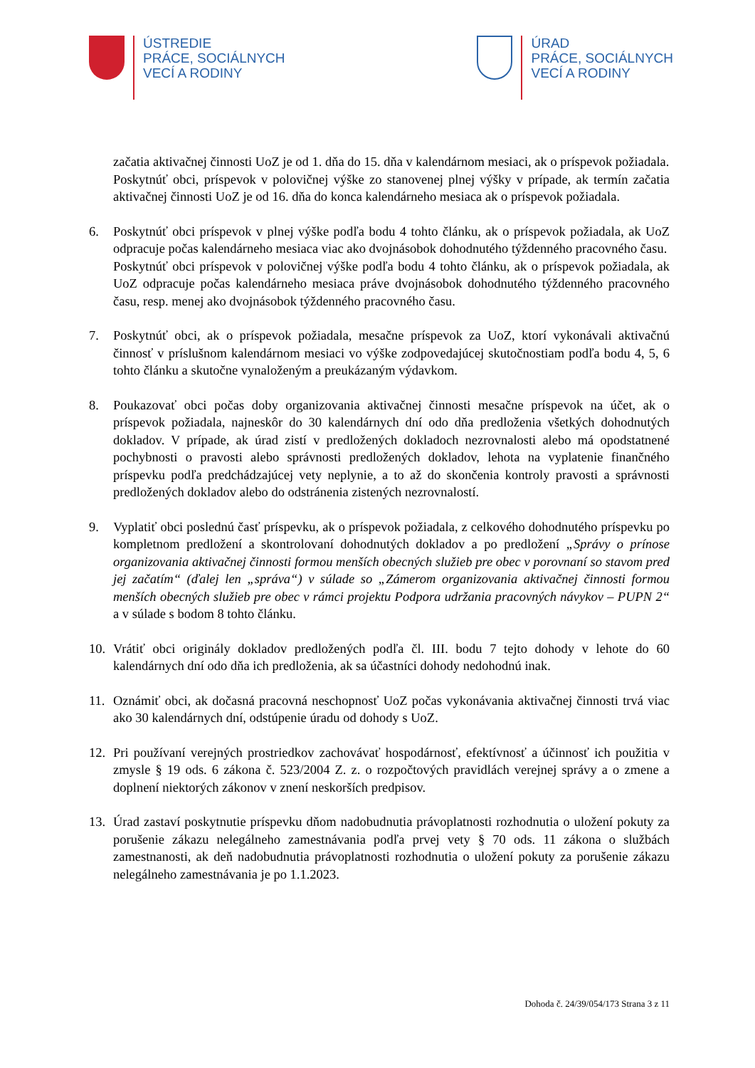ÚSTREDIE
PRÁCE, SOCIÁLNYCH
VECÍ A RODINY
ÚRAD
PRÁCE, SOCIÁLNYCH
VECÍ A RODINY
začatia aktivačnej činnosti UoZ je od 1. dňa do 15. dňa v kalendárnom mesiaci, ak o príspevok požiadala.
Poskytnúť obci, príspevok v polovičnej výške zo stanovenej plnej výšky v prípade, ak termín začatia aktivačnej činnosti UoZ je od 16. dňa do konca kalendárneho mesiaca ak o príspevok požiadala.
6. Poskytnúť obci príspevok v plnej výške podľa bodu 4 tohto článku, ak o príspevok požiadala, ak UoZ odpracuje počas kalendárneho mesiaca viac ako dvojnásobok dohodnutého týždenného pracovného času.
Poskytnúť obci príspevok v polovičnej výške podľa bodu 4 tohto článku, ak o príspevok požiadala, ak UoZ odpracuje počas kalendárneho mesiaca práve dvojnásobok dohodnutého týždenného pracovného času, resp. menej ako dvojnásobok týždenného pracovného času.
7. Poskytnúť obci, ak o príspevok požiadala, mesačne príspevok za UoZ, ktorí vykonávali aktivačnú činnosť v príslušnom kalendárnom mesiaci vo výške zodpovedajúcej skutočnostiam podľa bodu 4, 5, 6 tohto článku a skutočne vynaloženým a preukázaným výdavkom.
8. Poukazovať obci počas doby organizovania aktivačnej činnosti mesačne príspevok na účet, ak o príspevok požiadala, najneskôr do 30 kalendárnych dní odo dňa predloženia všetkých dohodnutých dokladov. V prípade, ak úrad zistí v predložených dokladoch nezrovnalosti alebo má opodstatnené pochybnosti o pravosti alebo správnosti predložených dokladov, lehota na vyplatenie finančného príspevku podľa predchádzajúcej vety neplynie, a to až do skončenia kontroly pravosti a správnosti predložených dokladov alebo do odstránenia zistených nezrovnalostí.
9. Vyplatiť obci poslednú časť príspevku, ak o príspevok požiadala, z celkového dohodnutého príspevku po kompletnom predložení a skontrolovaní dohodnutých dokladov a po predložení „Správy o prínose organizovania aktivačnej činnosti formou menších obecných služieb pre obec v porovnaní so stavom pred jej začatím“ (ďalej len „správa“) v súlade so „Zámerom organizovania aktivačnej činnosti formou menších obecných služieb pre obec v rámci projektu Podpora udržania pracovných návykov – PUPN 2“ a v súlade s bodom 8 tohto článku.
10. Vrátiť obci originály dokladov predložených podľa čl. III. bodu 7 tejto dohody v lehote do 60 kalendárnych dní odo dňa ich predloženia, ak sa účastníci dohody nedohodnú inak.
11. Oznámiť obci, ak dočasná pracovná neschopnosť UoZ počas vykonávania aktivačnej činnosti trvá viac ako 30 kalendárnych dní, odstúpenie úradu od dohody s UoZ.
12. Pri používaní verejných prostriedkov zachovávať hospodárnosť, efektívnosť a účinnosť ich použitia v zmysle § 19 ods. 6 zákona č. 523/2004 Z. z. o rozpočtových pravidlách verejnej správy a o zmene a doplnení niektorých zákonov v znení neskorších predpisov.
13. Úrad zastaví poskytnutie príspevku dňom nadobudnutia právoplatnosti rozhodnutia o uložení pokuty za porušenie zákazu nelegálneho zamestnávania podľa prvej vety § 70 ods. 11 zákona o službách zamestnanosti, ak deň nadobudnutia právoplatnosti rozhodnutia o uložení pokuty za porušenie zákazu nelegálneho zamestnávania je po 1.1.2023.
Dohoda č. 24/39/054/173 Strana 3 z 11